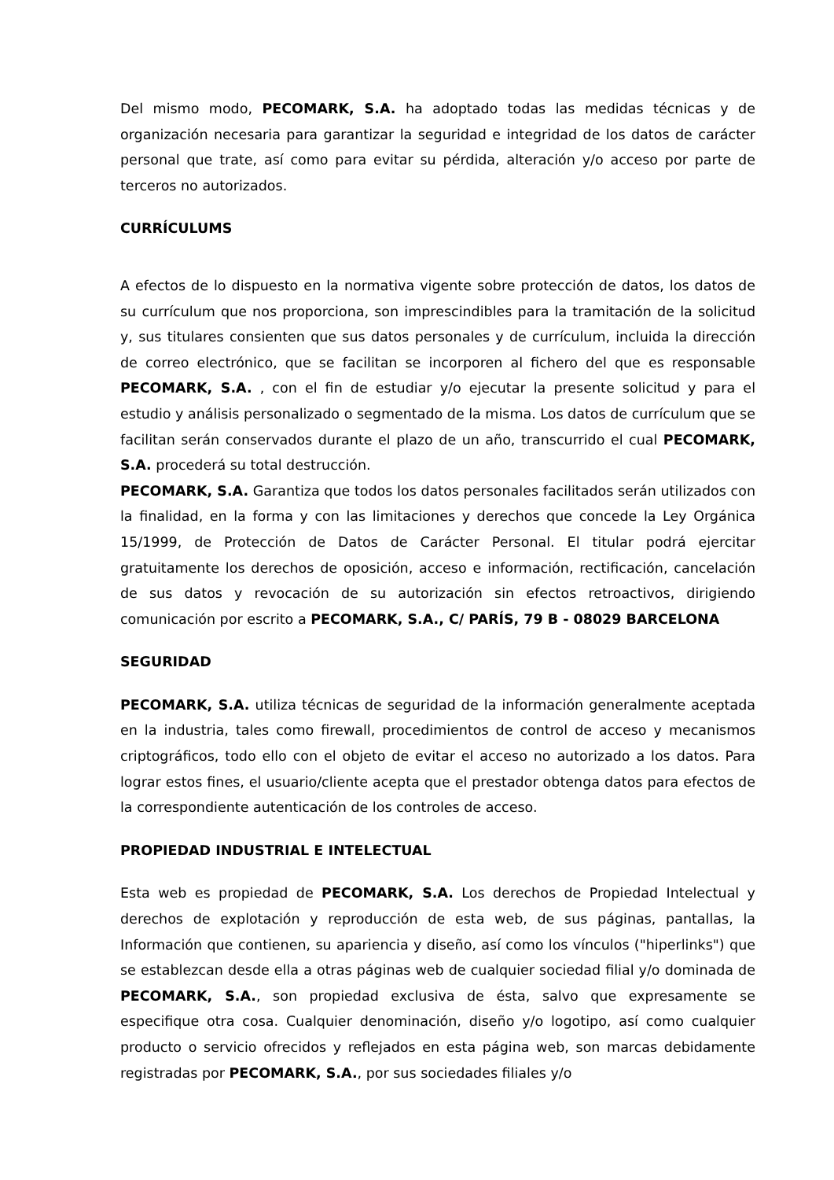Del mismo modo, PECOMARK, S.A. ha adoptado todas las medidas técnicas y de organización necesaria para garantizar la seguridad e integridad de los datos de carácter personal que trate, así como para evitar su pérdida, alteración y/o acceso por parte de terceros no autorizados.
CURRÍCULUMS
A efectos de lo dispuesto en la normativa vigente sobre protección de datos, los datos de su currículum que nos proporciona, son imprescindibles para la tramitación de la solicitud y, sus titulares consienten que sus datos personales y de currículum, incluida la dirección de correo electrónico, que se facilitan se incorporen al fichero del que es responsable PECOMARK, S.A. , con el fin de estudiar y/o ejecutar la presente solicitud y para el estudio y análisis personalizado o segmentado de la misma. Los datos de currículum que se facilitan serán conservados durante el plazo de un año, transcurrido el cual PECOMARK, S.A. procederá su total destrucción.
PECOMARK, S.A. Garantiza que todos los datos personales facilitados serán utilizados con la finalidad, en la forma y con las limitaciones y derechos que concede la Ley Orgánica 15/1999, de Protección de Datos de Carácter Personal. El titular podrá ejercitar gratuitamente los derechos de oposición, acceso e información, rectificación, cancelación de sus datos y revocación de su autorización sin efectos retroactivos, dirigiendo comunicación por escrito a PECOMARK, S.A., C/ PARÍS, 79 B - 08029 BARCELONA
SEGURIDAD
PECOMARK, S.A. utiliza técnicas de seguridad de la información generalmente aceptada en la industria, tales como firewall, procedimientos de control de acceso y mecanismos criptográficos, todo ello con el objeto de evitar el acceso no autorizado a los datos. Para lograr estos fines, el usuario/cliente acepta que el prestador obtenga datos para efectos de la correspondiente autenticación de los controles de acceso.
PROPIEDAD INDUSTRIAL E INTELECTUAL
Esta web es propiedad de PECOMARK, S.A. Los derechos de Propiedad Intelectual y derechos de explotación y reproducción de esta web, de sus páginas, pantallas, la Información que contienen, su apariencia y diseño, así como los vínculos ("hiperlinks") que se establezcan desde ella a otras páginas web de cualquier sociedad filial y/o dominada de PECOMARK, S.A., son propiedad exclusiva de ésta, salvo que expresamente se especifique otra cosa. Cualquier denominación, diseño y/o logotipo, así como cualquier producto o servicio ofrecidos y reflejados en esta página web, son marcas debidamente registradas por PECOMARK, S.A., por sus sociedades filiales y/o